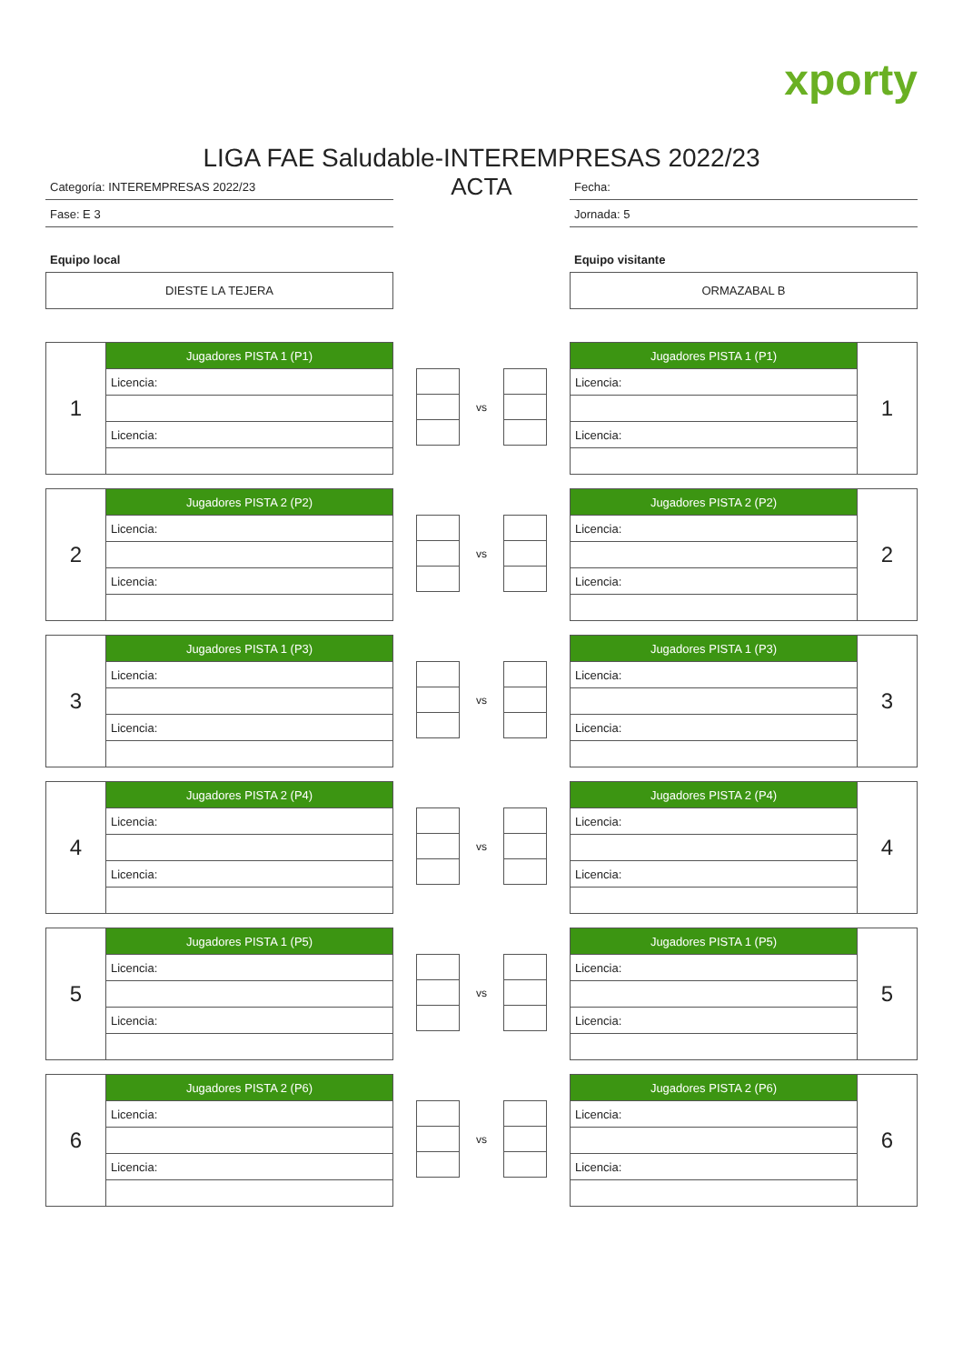xporty
LIGA FAE Saludable-INTEREMPRESAS 2022/23
Categoría: INTEREMPRESAS 2022/23
Fase: E 3
Equipo local
DIESTE LA TEJERA
ACTA
Fecha:
Jornada: 5
Equipo visitante
ORMAZABAL B
| 1 | Jugadores PISTA 1 (P1) |
| | Licencia: |
| | Licencia: |
vs
| Jugadores PISTA 1 (P1) | 1 |
| Licencia: | |
| Licencia: | |
| 2 | Jugadores PISTA 2 (P2) |
| | Licencia: |
| | Licencia: |
vs
| Jugadores PISTA 2 (P2) | 2 |
| Licencia: | |
| Licencia: | |
| 3 | Jugadores PISTA 1 (P3) |
| | Licencia: |
| | Licencia: |
vs
| Jugadores PISTA 1 (P3) | 3 |
| Licencia: | |
| Licencia: | |
| 4 | Jugadores PISTA 2 (P4) |
| | Licencia: |
| | Licencia: |
vs
| Jugadores PISTA 2 (P4) | 4 |
| Licencia: | |
| Licencia: | |
| 5 | Jugadores PISTA 1 (P5) |
| | Licencia: |
| | Licencia: |
vs
| Jugadores PISTA 1 (P5) | 5 |
| Licencia: | |
| Licencia: | |
| 6 | Jugadores PISTA 2 (P6) |
| | Licencia: |
| | Licencia: |
vs
| Jugadores PISTA 2 (P6) | 6 |
| Licencia: | |
| Licencia: | |